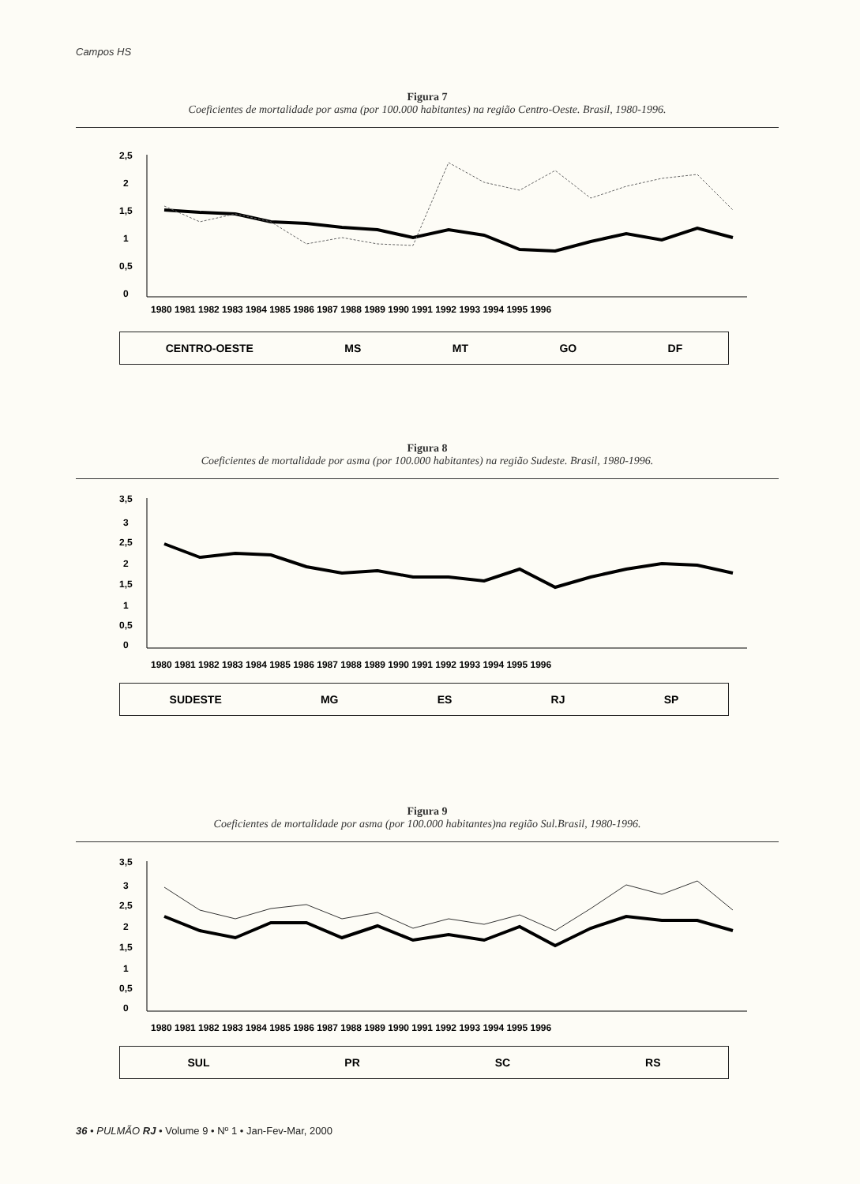Campos HS
Figura 7
Coeficientes de mortalidade por asma (por 100.000 habitantes) na região Centro-Oeste. Brasil, 1980-1996.
1,5
2,5
2
1
0,5
0
1980 1981 1982 1983 1984 1985 1986 1987 1988 1989 1990 1991 1992 1993 1994 1995 1996
CENTRO-OESTE MS MT GO DF
Figura 8
Coeficientes de mortalidade por asma (por 100.000 habitantes) na região Sudeste. Brasil, 1980-1996.
3,5
3
2,5
2
1,5
1
0,5
0
1980 1981 1982 1983 1984 1985 1986 1987 1988 1989 1990 1991 1992 1993 1994 1995 1996
SUDESTE MG ES RJ SP
Figura 9
Coeficientes de mortalidade por asma (por 100.000 habitantes)na região Sul.Brasil, 1980-1996.
3,5
3
2,5
2
1,5
1
0,5
0
1980 1981 1982 1983 1984 1985 1986 1987 1988 1989 1990 1991 1992 1993 1994 1995 1996
SUL PR SC RS
36 • PULMÃO RJ • Volume 9 • Nº 1 • Jan-Fev-Mar, 2000